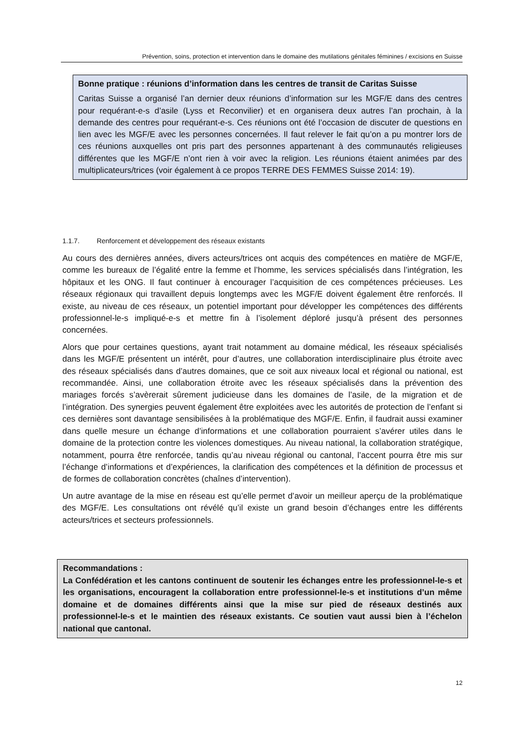Prévention, soins, protection et intervention dans le domaine des mutilations génitales féminines / excisions en Suisse
Bonne pratique : réunions d’information dans les centres de transit de Caritas Suisse
Caritas Suisse a organisé l’an dernier deux réunions d’information sur les MGF/E dans des centres pour requérant-e-s d’asile (Lyss et Reconvilier) et en organisera deux autres l’an prochain, à la demande des centres pour requérant-e-s. Ces réunions ont été l’occasion de discuter de questions en lien avec les MGF/E avec les personnes concernées. Il faut relever le fait qu’on a pu montrer lors de ces réunions auxquelles ont pris part des personnes appartenant à des communautés religieuses différentes que les MGF/E n’ont rien à voir avec la religion. Les réunions étaient animées par des multiplicateurs/trices (voir également à ce propos TERRE DES FEMMES Suisse 2014: 19).
1.1.7. Renforcement et développement des réseaux existants
Au cours des dernières années, divers acteurs/trices ont acquis des compétences en matière de MGF/E, comme les bureaux de l’égalité entre la femme et l’homme, les services spécialisés dans l’intégration, les hôpitaux et les ONG. Il faut continuer à encourager l’acquisition de ces compétences précieuses. Les réseaux régionaux qui travaillent depuis longtemps avec les MGF/E doivent également être renforcés. Il existe, au niveau de ces réseaux, un potentiel important pour développer les compétences des différents professionnel-le-s impliqué-e-s et mettre fin à l’isolement déploré jusqu’à présent des personnes concernées.
Alors que pour certaines questions, ayant trait notamment au domaine médical, les réseaux spécialisés dans les MGF/E présentent un intérêt, pour d’autres, une collaboration interdisciplinaire plus étroite avec des réseaux spécialisés dans d’autres domaines, que ce soit aux niveaux local et régional ou national, est recommandée. Ainsi, une collaboration étroite avec les réseaux spécialisés dans la prévention des mariages forcés s’avèrerait sûrement judicieuse dans les domaines de l’asile, de la migration et de l’intégration. Des synergies peuvent également être exploitées avec les autorités de protection de l’enfant si ces dernières sont davantage sensibilisées à la problématique des MGF/E. Enfin, il faudrait aussi examiner dans quelle mesure un échange d’informations et une collaboration pourraient s’avérer utiles dans le domaine de la protection contre les violences domestiques. Au niveau national, la collaboration stratégique, notamment, pourra être renforcée, tandis qu’au niveau régional ou cantonal, l’accent pourra être mis sur l’échange d’informations et d’expériences, la clarification des compétences et la définition de processus et de formes de collaboration concrètes (chaînes d’intervention).
Un autre avantage de la mise en réseau est qu’elle permet d’avoir un meilleur aperçu de la problématique des MGF/E. Les consultations ont révélé qu’il existe un grand besoin d’échanges entre les différents acteurs/trices et secteurs professionnels.
Recommandations :
La Confédération et les cantons continuent de soutenir les échanges entre les professionnel-le-s et les organisations, encouragent la collaboration entre professionnel-le-s et institutions d’un même domaine et de domaines différents ainsi que la mise sur pied de réseaux destinés aux professionnel-le-s et le maintien des réseaux existants. Ce soutien vaut aussi bien à l’échelon national que cantonal.
12